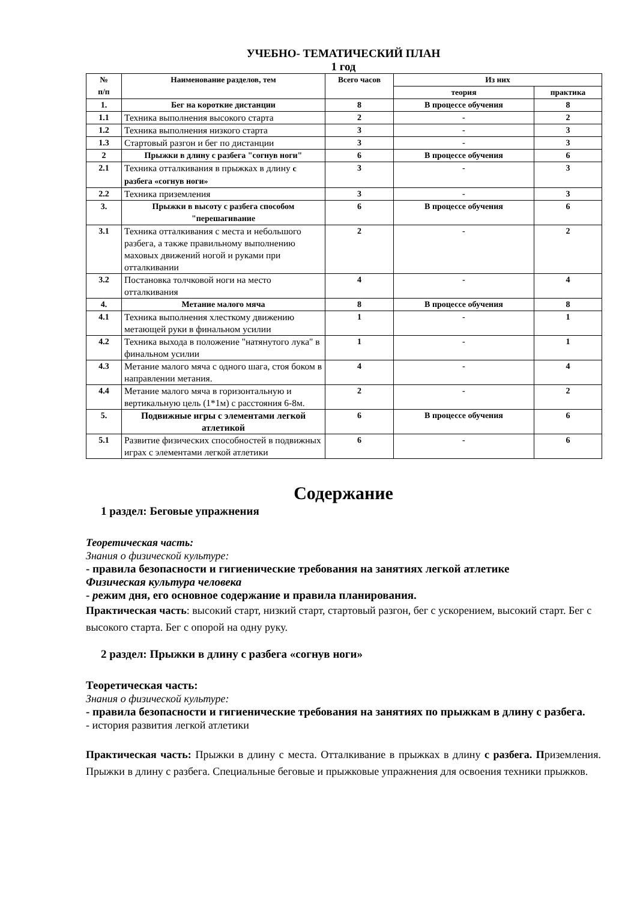УЧЕБНО- ТЕМАТИЧЕСКИЙ ПЛАН
1 год
| № п/п | Наименование разделов, тем | Всего часов | Из них | |
| --- | --- | --- | --- | --- |
| | | | теория | практика |
| 1. | Бег на короткие дистанции | 8 | В процессе обучения | 8 |
| 1.1 | Техника выполнения высокого старта | 2 | - | 2 |
| 1.2 | Техника выполнения низкого старта | 3 | - | 3 |
| 1.3 | Стартовый разгон и бег по дистанции | 3 | - | 3 |
| 2 | Прыжки в длину с разбега "согнув ноги" | 6 | В процессе обучения | 6 |
| 2.1 | Техника отталкивания в прыжках в длину с разбега «согнув ноги» | 3 | - | 3 |
| 2.2 | Техника приземления | 3 | - | 3 |
| 3. | Прыжки в высоту с разбега способом "перешагивание | 6 | В процессе обучения | 6 |
| 3.1 | Техника отталкивания с места и небольшого разбега, а также правильному выполнению маховых движений ногой и руками при отталкивании | 2 | - | 2 |
| 3.2 | Постановка толчковой ноги на место отталкивания | 4 | - | 4 |
| 4. | Метание малого мяча | 8 | В процессе обучения | 8 |
| 4.1 | Техника выполнения хлесткому движению метающей руки в финальном усилии | 1 | - | 1 |
| 4.2 | Техника выхода в положение "натянутого лука" в финальном усилии | 1 | - | 1 |
| 4.3 | Метание малого мяча с одного шага, стоя боком в направлении метания. | 4 | - | 4 |
| 4.4 | Метание малого мяча в горизонтальную и вертикальную цель (1*1м) с расстояния 6-8м. | 2 | - | 2 |
| 5. | Подвижные игры с элементами легкой атлетикой | 6 | В процессе обучения | 6 |
| 5.1 | Развитие физических способностей в подвижных играх с элементами легкой атлетики | 6 | - | 6 |
Содержание
1 раздел: Беговые упражнения
Теоретическая часть:
Знания о физической культуре:
- правила безопасности и гигиенические требования на занятиях легкой атлетике
Физическая культура человека
- режим дня, его основное содержание и правила планирования.
Практическая часть: высокий старт, низкий старт, стартовый разгон, бег с ускорением, высокий старт. Бег с высокого старта. Бег с опорой на одну руку.
2 раздел: Прыжки в длину с разбега «согнув ноги»
Теоретическая часть:
Знания о физической культуре:
- правила безопасности и гигиенические требования на занятиях по прыжкам в длину с разбега.
- история развития легкой атлетики
Практическая часть: Прыжки в длину с места. Отталкивание в прыжках в длину с разбега. Приземления. Прыжки в длину с разбега. Специальные беговые и прыжковые упражнения для освоения техники прыжков.